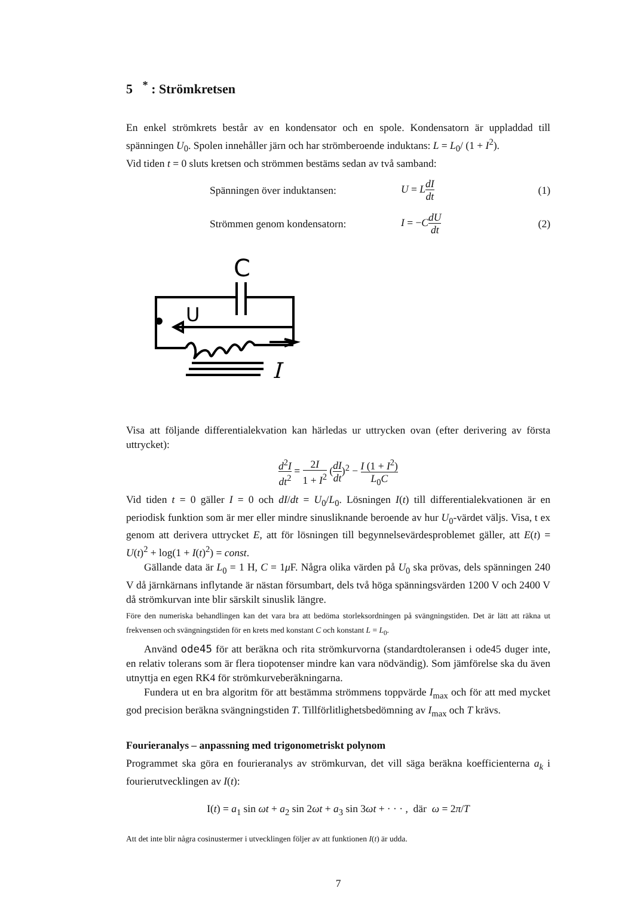5 <sup>*</sup> : Strömkretsen
En enkel strömkrets består av en kondensator och en spole. Kondensatorn är uppladdad till spänningen U<sub>0</sub>. Spolen innehåller järn och har strömberoende induktans: L = L<sub>0</sub>/ (1 + I<sup>2</sup>).
Vid tiden t = 0 sluts kretsen och strömmen bestäms sedan av två samband:
Spänningen över induktansen: U = LdI dt
(1)
Strömmen genom kondensatorn: I = −CdU dt
(2)
C
U
I
Visa att följande differentialekvation kan härledas ur uttrycken ovan (efter derivering av första uttrycket):
d<sup>2</sup>I dt<sup>2</sup> = 2I 1 + I<sup>2</sup> (dI dt)<sup>2</sup> − I (1 + I<sup>2</sup>) L<sub>0</sub>C
Vid tiden t = 0 gäller I = 0 och dI/dt = U<sub>0</sub>/L<sub>0</sub>. Lösningen I(t) till differentialekvationen är en periodisk funktion som är mer eller mindre sinusliknande beroende av hur U<sub>0</sub>-värdet väljs. Visa, t ex genom att derivera uttrycket E, att för lösningen till begynnelsevärdesproblemet gäller, att E(t) = U(t)<sup>2</sup> + log(1 + I(t)<sup>2</sup>) = const.
Gällande data är L<sub>0</sub> = 1 H, C = 1μ F. Några olika värden på U<sub>0</sub> ska prövas, dels spänningen 240 V då järnkärnans inflytande är nästan försumbart, dels två höga spänningsvärden 1200 V och 2400 V då strömkurvan inte blir särskilt sinuslik längre.
Före den numeriska behandlingen kan det vara bra att bedöma storleksordningen på svängningstiden. Det är lätt att räkna ut frekvensen och svängningstiden för en krets med konstant C och konstant L = L<sub>0</sub>.
Använd ode45 för att beräkna och rita strömkurvorna (standardtoleransen i ode45 duger inte, en relativ tolerans som är flera tiopotenser mindre kan vara nödvändig). Som jämförelse ska du även utnyttja en egen RK4 för strömkurveberäkningarna.
Fundera ut en bra algoritm för att bestämma strömmens toppvärde I<sub>max</sub> och för att med mycket god precision beräkna svängningstiden T. Tillförlitlighetsbedömning av I<sub>max</sub> och T krävs.
Fourieranalys – anpassning med trigonometriskt polynom
Programmet ska göra en fourieranalys av strömkurvan, det vill säga beräkna koefficienterna a<sub>k</sub> i fourierutvecklingen av I(t):
I(t) = a<sub>1</sub> sin ωt + a<sub>2</sub> sin 2ωt + a<sub>3</sub> sin 3ωt + · · · , där ω = 2π/T
Att det inte blir några cosinustermer i utvecklingen följer av att funktionen I(t) är udda.
7